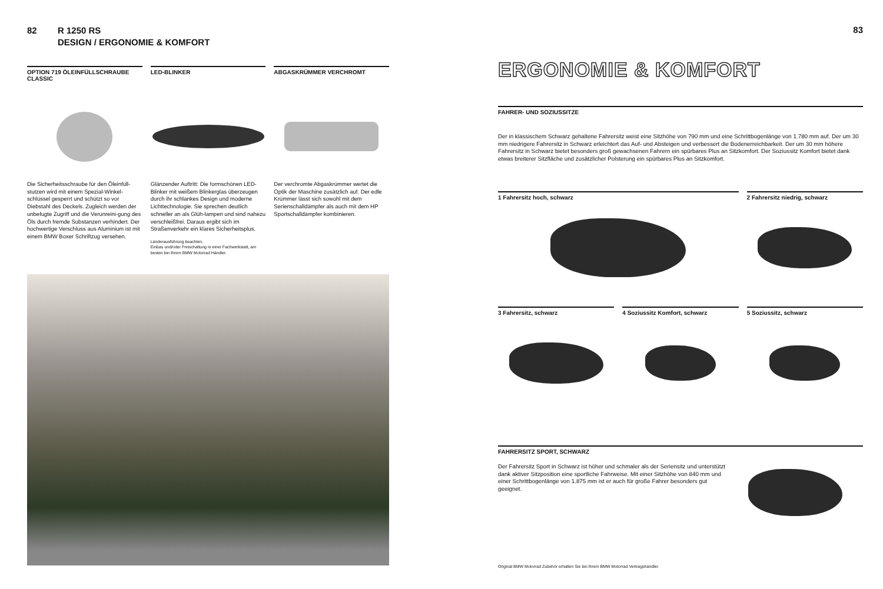82 R 1250 RS
DESIGN / ERGONOMIE & KOMFORT
OPTION 719 ÖLEINFÜLLSCHRAUBE CLASSIC
Die Sicherheitsschraube für den Öleinfüll-stutzen wird mit einem Spezial-Winkel-schlüssel gesperrt und schützt so vor Diebstahl des Deckels. Zugleich werden der unbefugte Zugriff und die Verunreini-gung des Öls durch fremde Substanzen verhindert. Der hochwertige Verschluss aus Aluminium ist mit einem BMW Boxer Schriftzug versehen.
LED-BLINKER
Glänzender Auftritt: Die formschönen LED-Blinker mit weißem Blinkerglas überzeugen durch ihr schlankes Design und moderne Lichttechnologie. Sie sprechen deutlich schneller an als Glüh-lampen und sind nahezu verschleißfrei. Daraus ergibt sich im Straßenverkehr ein klares Sicherheitsplus.
Länderausführung beachten.
Einbau und/oder Freischaltung in einer Fachwerkstatt, am besten bei Ihrem BMW Motorrad Händler.
ABGASKRÜMMER VERCHROMT
Der verchromte Abgaskrümmer wertet die Optik der Maschine zusätzlich auf. Der edle Krümmer lässt sich sowohl mit dem Serienschalldämpfer als auch mit dem HP Sportschalldämpfer kombinieren.
83
ERGONOMIE & KOMFORT
FAHRER- UND SOZIUSSITZE
Der in klassischem Schwarz gehaltene Fahrersitz weist eine Sitzhöhe von 790 mm und eine Schrittbogenlänge von 1.780 mm auf. Der um 30 mm niedrigere Fahrersitz in Schwarz erleichtert das Auf- und Absteigen und verbessert die Bodenerreichbarkeit. Der um 30 mm höhere Fahrersitz in Schwarz bietet besonders groß gewachsenen Fahrern ein spürbares Plus an Sitzkomfort. Der Soziussitz Komfort bietet dank etwas breiterer Sitzfläche und zusätzlicher Polsterung ein spürbares Plus an Sitzkomfort.
1 Fahrersitz hoch, schwarz 2 Fahrersitz niedrig, schwarz
3 Fahrersitz, schwarz 4 Soziussitz Komfort, schwarz 5 Soziussitz, schwarz
FAHRERSITZ SPORT, SCHWARZ
Der Fahrersitz Sport in Schwarz ist höher und schmaler als der Seriensitz und unterstützt dank aktiver Sitzposition eine sportliche Fahrweise. Mit einer Sitzhöhe von 840 mm und einer Schrittbogenlänge von 1.875 mm ist er auch für große Fahrer besonders gut geeignet.
Original BMW Motorrad Zubehör erhalten Sie bei Ihrem BMW Motorrad Vertragshändler.